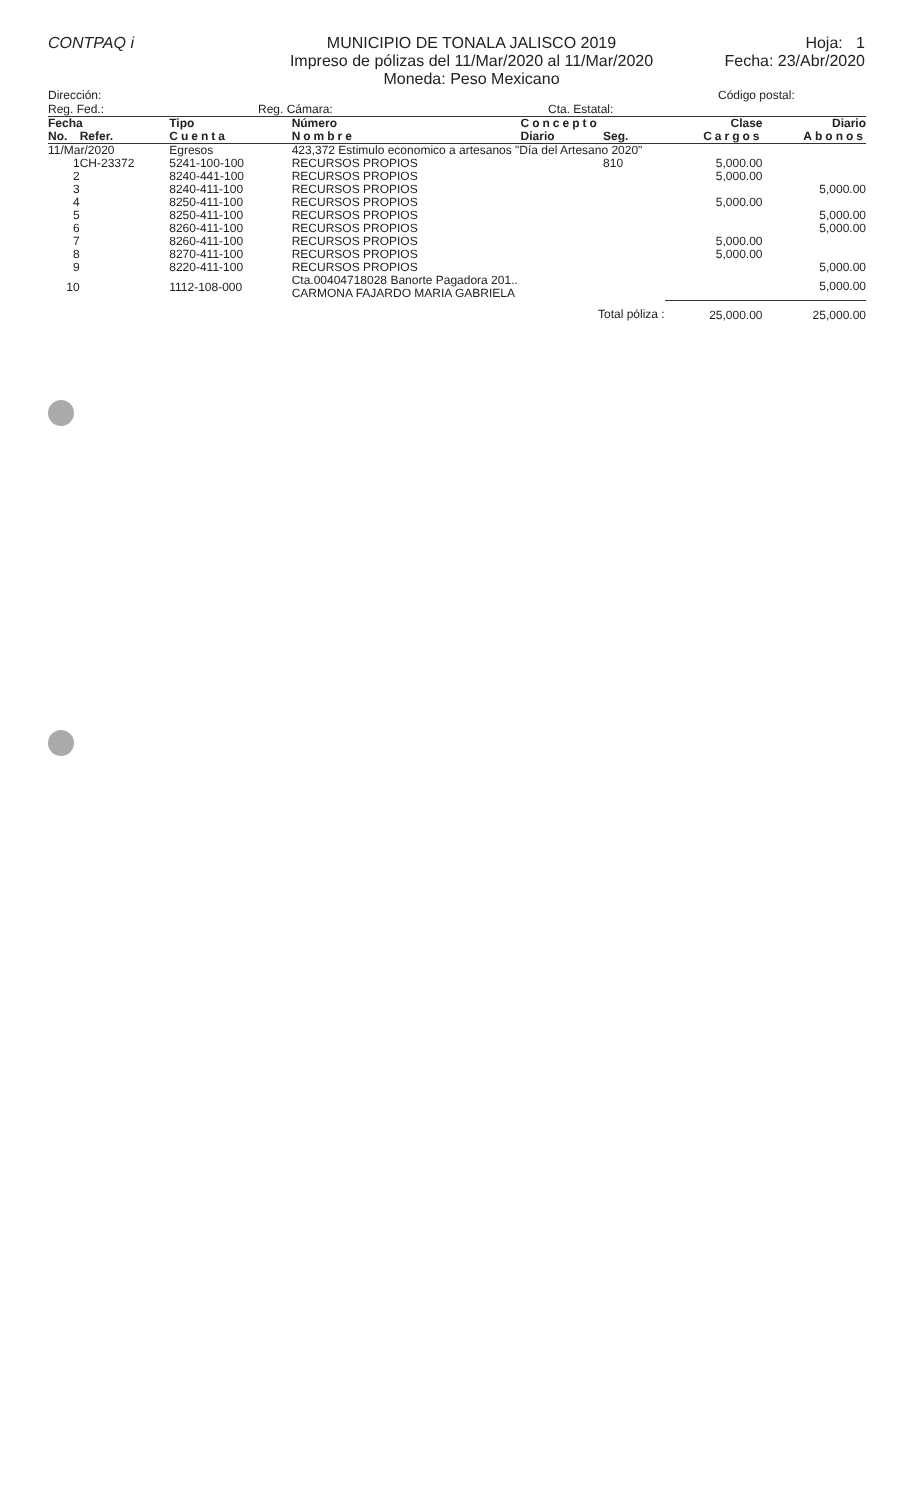CONTPAQ i
MUNICIPIO DE TONALA JALISCO 2019
Impreso de pólizas del 11/Mar/2020 al 11/Mar/2020
Moneda: Peso Mexicano
Hoja: 1
Fecha: 23/Abr/2020
Dirección:
Reg. Fed.:
Reg. Cámara: Cta. Estatal:
Código postal:
| Fecha | | Tipo | Número | Concepto | | | Clase | Diario |
| --- | --- | --- | --- | --- | --- | --- | --- | --- |
| No. | Refer. | Cuenta | Nombre | | Diario | Seg. | Cargos | Abonos |
| 11/Mar/2020 | | Egresos | 423,372 Estimulo economico a artesanos "Día del Artesano 2020" | | | | | |
| 1 | CH-23372 | 5241-100-100 | RECURSOS PROPIOS | | | 810 | 5,000.00 | |
| 2 | | 8240-441-100 | RECURSOS PROPIOS | | | | 5,000.00 | |
| 3 | | 8240-411-100 | RECURSOS PROPIOS | | | | | 5,000.00 |
| 4 | | 8250-411-100 | RECURSOS PROPIOS | | | | 5,000.00 | |
| 5 | | 8250-411-100 | RECURSOS PROPIOS | | | | | 5,000.00 |
| 6 | | 8260-411-100 | RECURSOS PROPIOS | | | | | 5,000.00 |
| 7 | | 8260-411-100 | RECURSOS PROPIOS | | | | 5,000.00 | |
| 8 | | 8270-411-100 | RECURSOS PROPIOS | | | | 5,000.00 | |
| 9 | | 8220-411-100 | RECURSOS PROPIOS | | | | | 5,000.00 |
| 10 | | 1112-108-000 | Cta.00404718028 Banorte Pagadora 201.. CARMONA FAJARDO MARIA GABRIELA | | | | | 5,000.00 |
| Total póliza : | | | | | | | 25,000.00 | 25,000.00 |